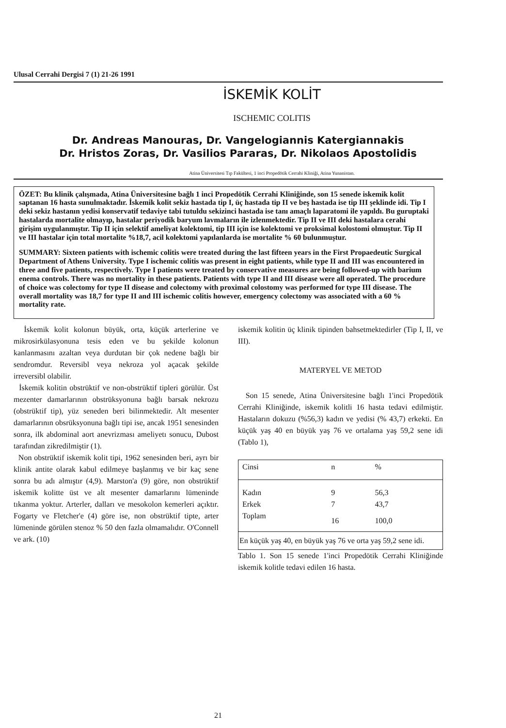Ulusal Cerrahi Dergisi 7 (1) 21-26 1991
İSKEMİK KOLİT
ISCHEMIC COLITIS
Dr. Andreas Manouras, Dr. Vangelogiannis Katergiannakis
Dr. Hristos Zoras, Dr. Vasilios Pararas, Dr. Nikolaos Apostolidis
Atina Üniversitesi Tıp Fakültesi, 1 inci Propedötik Cerrahi Kliniği, Atina Yunanistan.
ÖZET: Bu klinik çalışmada, Atina Üniversitesine bağlı 1 inci Propedötik Cerrahi Kliniğinde, son 15 senede iskemik kolit saptanan 16 hasta sunulmaktadır. İskemik kolit sekiz hastada tip I, üç hastada tip II ve beş hastada ise tip III şeklinde idi. Tip I deki sekiz hastanın yedisi konservatif tedaviye tabi tutuldu sekizinci hastada ise tanı amaçlı laparatomi ile yapıldı. Bu guruptaki hastalarda mortalite olmayıp, hastalar periyodik baryum lavmaların ile izlenmektedir. Tip II ve III deki hastalara cerahi girişim uygulanmıştır. Tip II için selektif ameliyat kolektomi, tip III için ise kolektomi ve proksimal kolostomi olmuştur. Tip II ve III hastalar için total mortalite %18,7, acil kolektomi yapılanlarda ise mortalite % 60 bulunmuştur.
SUMMARY: Sixteen patients with ischemic colitis were treated during the last fifteen years in the First Propaedeutic Surgical Department of Athens University. Type I ischemic colitis was present in eight patients, while type II and III was encountered in three and five patients, respectively. Type I patients were treated by conservative measures are being followed-up with barium enema controls. There was no mortality in these patients. Patients with type II and III disease were all operated. The procedure of choice was colectomy for type II disease and colectomy with proximal colostomy was performed for type III disease. The overall mortality was 18,7 for type II and III ischemic colitis however, emergency colectomy was associated with a 60 % mortality rate.
İskemik kolit kolonun büyük, orta, küçük arterlerine ve mikrosirkülasyonuna tesis eden ve bu şekilde kolonun kanlanmasını azaltan veya durdutan bir çok nedene bağlı bir sendromdur. Reversibl veya nekroza yol açacak şekilde irreversibl olabilir.
İskemik kolitin obstrüktif ve non-obstrüktif tipleri görülür. Üst mezenter damarlarının obstrüksyonuna bağlı barsak nekrozu (obstrüktif tip), yüz seneden beri bilinmektedir. Alt mesenter damarlarının obsrüksyonuna bağlı tipi ise, ancak 1951 senesinden sonra, ilk abdominal aort anevrizması ameliyetı sonucu, Dubost tarafından zikredilmiştir (1).
Non obstrüktif iskemik kolit tipi, 1962 senesinden beri, ayrı bir klinik antite olarak kabul edilmeye başlanmış ve bir kaç sene sonra bu adı almıştır (4,9). Marston'a (9) göre, non obstrüktif iskemik kolitte üst ve alt mesenter damarlarını lümeninde tıkanma yoktur. Arterler, dalları ve mesokolon kemerleri açıktır. Fogarty ve Fletcher'e (4) göre ise, non obstrüktif tipte, arter lümeninde görülen stenoz % 50 den fazla olmamalıdır. O'Connell ve ark. (10)
iskemik kolitin üç klinik tipinden bahsetmektedirler (Tip I, II, ve III).
MATERYEL VE METOD
Son 15 senede, Atina Üniversitesine bağlı 1'inci Propedötik Cerrahi Kliniğinde, iskemik kolitli 16 hasta tedavi edilmiştir. Hastaların dokuzu (%56,3) kadın ve yedisi (% 43,7) erkekti. En küçük yaş 40 en büyük yaş 76 ve ortalama yaş 59,2 sene idi (Tablo 1),
| Cinsi | n | % |
| --- | --- | --- |
| Kadın | 9 | 56,3 |
| Erkek | 7 | 43,7 |
| Toplam | 16 | 100,0 |
| En küçük yaş 40, en büyük yaş 76 ve orta yaş 59,2 sene idi. | | |
Tablo 1. Son 15 senede 1'inci Propedötik Cerrahi Kliniğinde iskemik kolitle tedavi edilen 16 hasta.
21